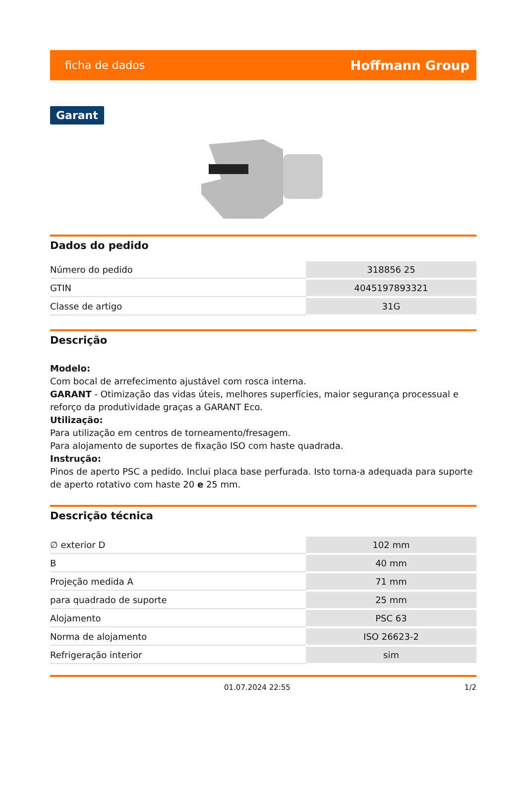ficha de dados Hoffmann Group
Garant
Dados do pedido
| Número do pedido | 318856 25 |
| GTIN | 4045197893321 |
| Classe de artigo | 31G |
Descrição
Modelo:
Com bocal de arrefecimento ajustável com rosca interna.
GARANT - Otimização das vidas úteis, melhores superfícies, maior segurança processual e reforço da produtividade graças a GARANT Eco.
Utilização:
Para utilização em centros de torneamento/fresagem.
Para alojamento de suportes de fixação ISO com haste quadrada.
Instrução:
Pinos de aperto PSC a pedido. Inclui placa base perfurada. Isto torna-a adequada para suporte de aperto rotativo com haste 20 e 25 mm.
Descrição técnica
| ∅ exterior D | 102 mm |
| B | 40 mm |
| Projeção medida A | 71 mm |
| para quadrado de suporte | 25 mm |
| Alojamento | PSC 63 |
| Norma de alojamento | ISO 26623-2 |
| Refrigeração interior | sim |
01.07.2024 22:55 1/2